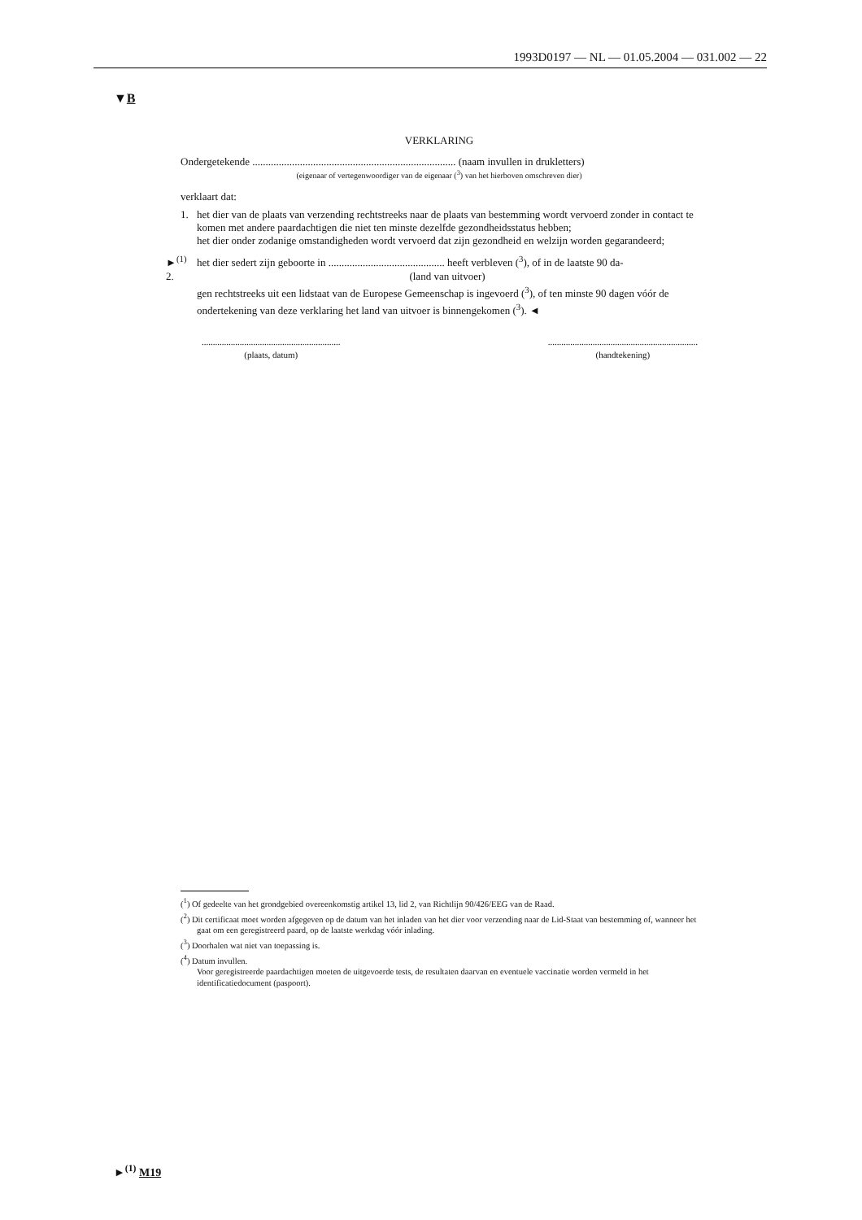1993D0197 — NL — 01.05.2004 — 031.002 — 22
▼B
VERKLARING
Ondergetekende ............................................................................. (naam invullen in drukletters)
(eigenaar of vertegenwoordiger van de eigenaar (<sup>3</sup>) van het hierboven omschreven dier)
verklaart dat:
1. het dier van de plaats van verzending rechtstreeks naar de plaats van bestemming wordt vervoerd zonder in contact te komen met andere paardachtigen die niet ten minste dezelfde gezondheidsstatus hebben;
het dier onder zodanige omstandigheden wordt vervoerd dat zijn gezondheid en welzijn worden gegarandeerd;
►<sup>(1)</sup> 2.
het dier sedert zijn geboorte in ............................................ heeft verbleven (<sup>3</sup>), of in de laatste 90 da-
(land van uitvoer)
gen rechtstreeks uit een lidstaat van de Europese Gemeenschap is ingevoerd (<sup>3</sup>), of ten minste 90 dagen vóór de ondertekening van deze verklaring het land van uitvoer is binnengekomen (<sup>3</sup>). ◄
..............................................................
(plaats, datum)
...................................................................
(handtekening)
(<sup>1</sup>) Of gedeelte van het grondgebied overeenkomstig artikel 13, lid 2, van Richtlijn 90/426/EEG van de Raad.
(<sup>2</sup>) Dit certificaat moet worden afgegeven op de datum van het inladen van het dier voor verzending naar de Lid-Staat van bestemming of, wanneer het gaat om een geregistreerd paard, op de laatste werkdag vóór inlading.
(<sup>3</sup>) Doorhalen wat niet van toepassing is.
(<sup>4</sup>) Datum invullen.
Voor geregistreerde paardachtigen moeten de uitgevoerde tests, de resultaten daarvan en eventuele vaccinatie worden vermeld in het identificatiedocument (paspoort).
►<sup>(1)</sup> M19